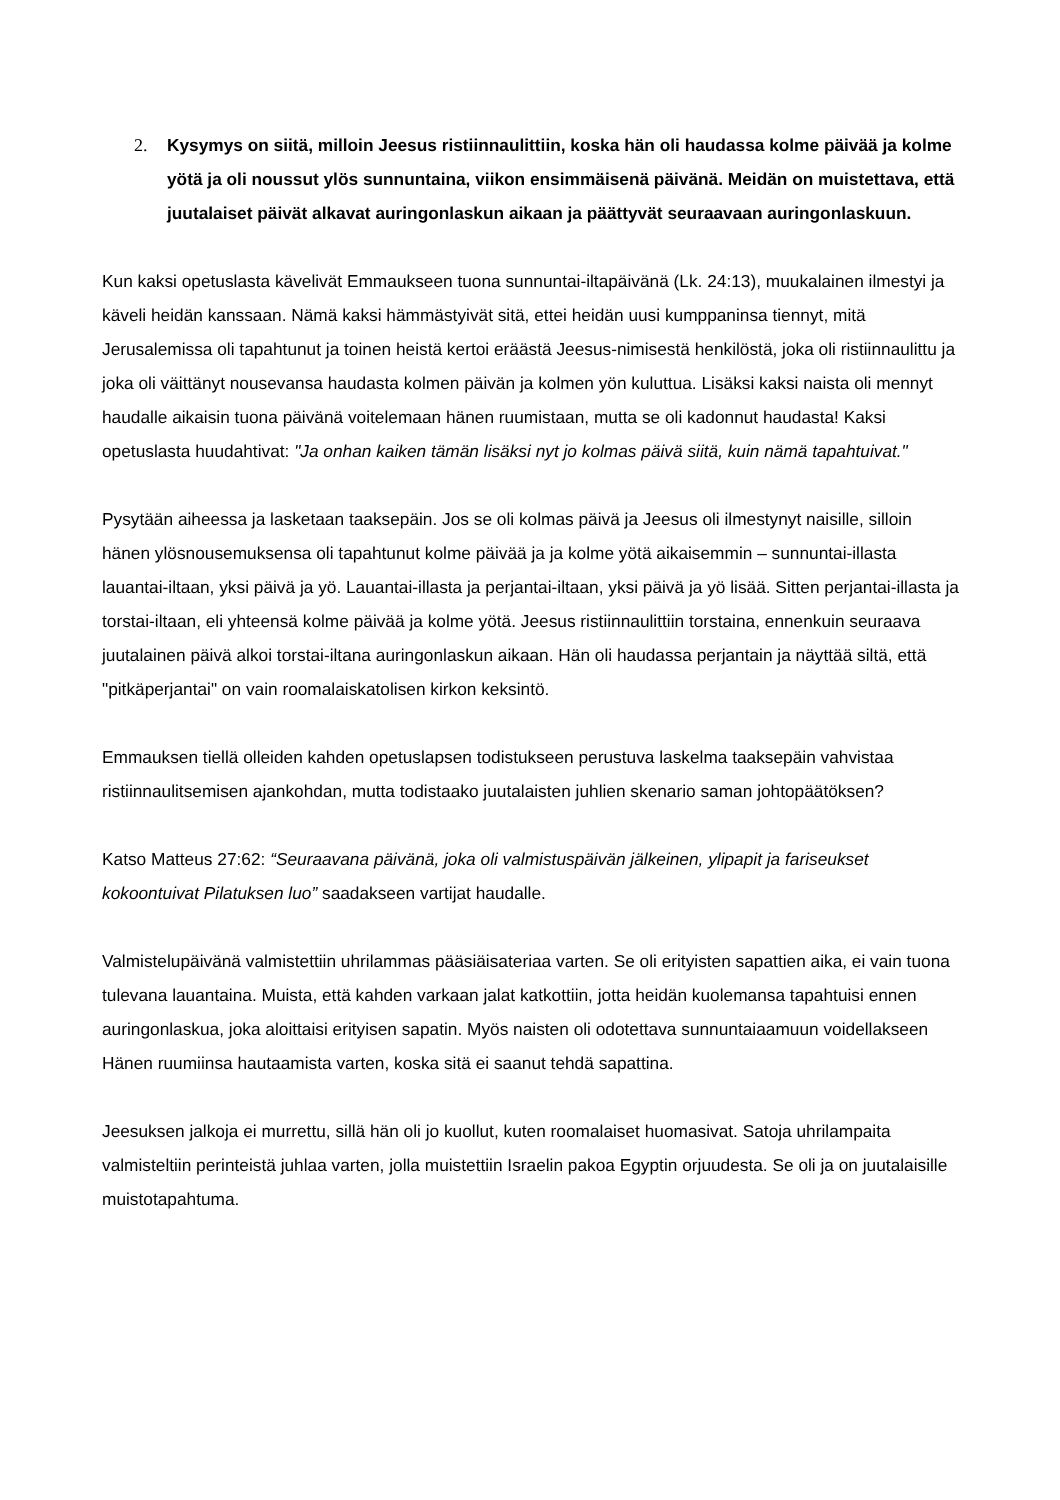2. Kysymys on siitä, milloin Jeesus ristiinnaulittiin, koska hän oli haudassa kolme päivää ja kolme yötä ja oli noussut ylös sunnuntaina, viikon ensimmäisenä päivänä. Meidän on muistettava, että juutalaiset päivät alkavat auringonlaskun aikaan ja päättyvät seuraavaan auringonlaskuun.
Kun kaksi opetuslasta kävelivät Emmaukseen tuona sunnuntai-iltapäivänä (Lk. 24:13), muukalainen ilmestyi ja käveli heidän kanssaan. Nämä kaksi hämmästyivät sitä, ettei heidän uusi kumppaninsa tiennyt, mitä Jerusalemissa oli tapahtunut ja toinen heistä kertoi eräästä Jeesus-nimisestä henkilöstä, joka oli ristiinnaulittu ja joka oli väittänyt nousevansa haudasta kolmen päivän ja kolmen yön kuluttua. Lisäksi kaksi naista oli mennyt haudalle aikaisin tuona päivänä voitelemaan hänen ruumistaan, mutta se oli kadonnut haudasta! Kaksi opetuslasta huudahtivat: "Ja onhan kaiken tämän lisäksi nyt jo kolmas päivä siitä, kuin nämä tapahtuivat."
Pysytään aiheessa ja lasketaan taaksepäin. Jos se oli kolmas päivä ja Jeesus oli ilmestynyt naisille, silloin hänen ylösnousemuksensa oli tapahtunut kolme päivää ja ja kolme yötä aikaisemmin – sunnuntai-illasta lauantai-iltaan, yksi päivä ja yö. Lauantai-illasta ja perjantai-iltaan, yksi päivä ja yö lisää. Sitten perjantai-illasta ja torstai-iltaan, eli yhteensä kolme päivää ja kolme yötä. Jeesus ristiinnaulittiin torstaina, ennenkuin seuraava juutalainen päivä alkoi torstai-iltana auringonlaskun aikaan. Hän oli haudassa perjantain ja näyttää siltä, että "pitkäperjantai" on vain roomalaiskatolisen kirkon keksintö.
Emmauksen tiellä olleiden kahden opetuslapsen todistukseen perustuva laskelma taaksepäin vahvistaa ristiinnaulitsemisen ajankohdan, mutta todistaako juutalaisten juhlien skenario saman johtopäätöksen?
Katso Matteus 27:62: “Seuraavana päivänä, joka oli valmistuspäivän jälkeinen, ylipapit ja fariseukset kokoontuivat Pilatuksen luo” saadakseen vartijat haudalle.
Valmistelupäivänä valmistettiin uhrilammas pääsiäisateriaa varten. Se oli erityisten sapattien aika, ei vain tuona tulevana lauantaina. Muista, että kahden varkaan jalat katkottiin, jotta heidän kuolemansa tapahtuisi ennen auringonlaskua, joka aloittaisi erityisen sapatin. Myös naisten oli odotettava sunnuntaiaamuun voidellakseen Hänen ruumiinsa hautaamista varten, koska sitä ei saanut tehdä sapattina.
Jeesuksen jalkoja ei murrettu, sillä hän oli jo kuollut, kuten roomalaiset huomasivat. Satoja uhrilampaita valmisteltiin perinteistä juhlaa varten, jolla muistettiin Israelin pakoa Egyptin orjuudesta. Se oli ja on juutalaisille muistotapahtuma.